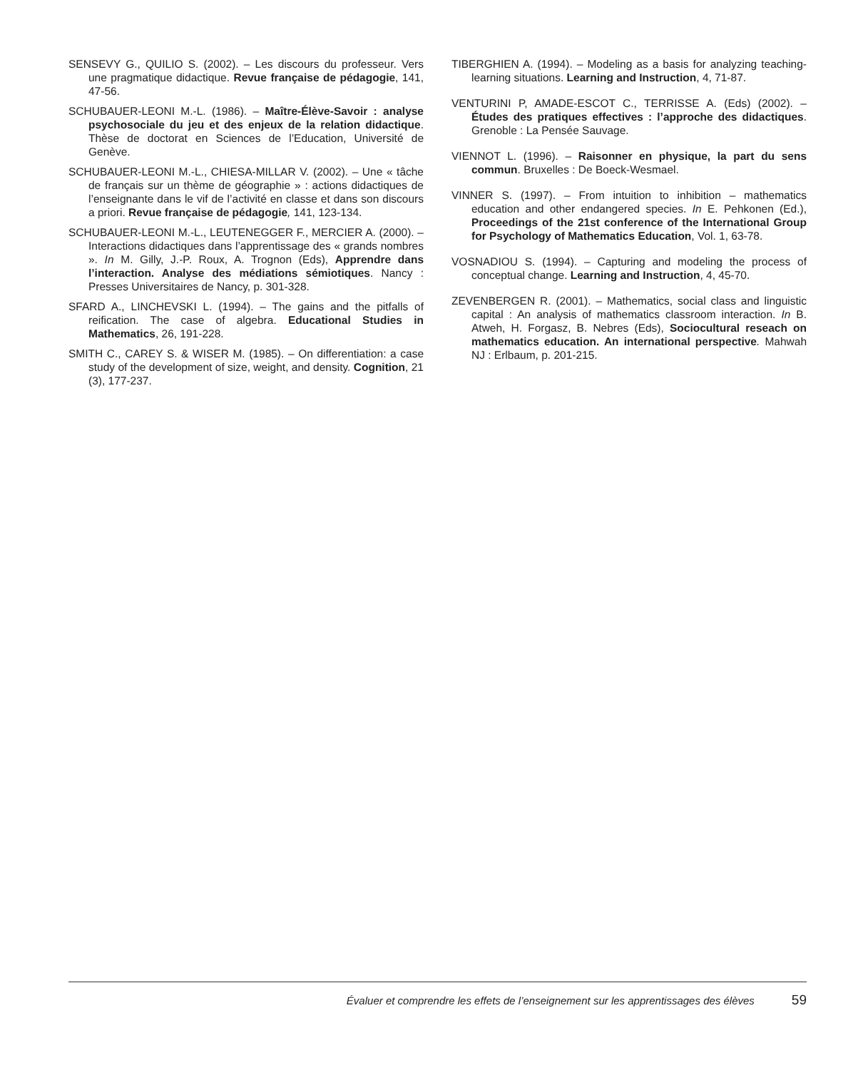SENSEVY G., QUILIO S. (2002). – Les discours du professeur. Vers une pragmatique didactique. Revue française de pédagogie, 141, 47-56.
SCHUBAUER-LEONI M.-L. (1986). – Maître-Élève-Savoir : analyse psychosociale du jeu et des enjeux de la relation didactique. Thèse de doctorat en Sciences de l’Education, Université de Genève.
SCHUBAUER-LEONI M.-L., CHIESA-MILLAR V. (2002). – Une « tâche de français sur un thème de géographie » : actions didactiques de l’enseignante dans le vif de l’activité en classe et dans son discours a priori. Revue française de pédagogie, 141, 123-134.
SCHUBAUER-LEONI M.-L., LEUTENEGGER F., MERCIER A. (2000). – Interactions didactiques dans l’apprentissage des « grands nombres ». In M. Gilly, J.-P. Roux, A. Trognon (Eds), Apprendre dans l’interaction. Analyse des médiations sémiotiques. Nancy : Presses Universitaires de Nancy, p. 301-328.
SFARD A., LINCHEVSKI L. (1994). – The gains and the pitfalls of reification. The case of algebra. Educational Studies in Mathematics, 26, 191-228.
SMITH C., CAREY S. & WISER M. (1985). – On differentiation: a case study of the development of size, weight, and density. Cognition, 21 (3), 177-237.
TIBERGHIEN A. (1994). – Modeling as a basis for analyzing teaching-learning situations. Learning and Instruction, 4, 71-87.
VENTURINI P, AMADE-ESCOT C., TERRISSE A. (Eds) (2002). – Études des pratiques effectives : l’approche des didactiques. Grenoble : La Pensée Sauvage.
VIENNOT L. (1996). – Raisonner en physique, la part du sens commun. Bruxelles : De Boeck-Wesmael.
VINNER S. (1997). – From intuition to inhibition – mathematics education and other endangered species. In E. Pehkonen (Ed.), Proceedings of the 21st conference of the International Group for Psychology of Mathematics Education, Vol. 1, 63-78.
VOSNADIOU S. (1994). – Capturing and modeling the process of conceptual change. Learning and Instruction, 4, 45-70.
ZEVENBERGEN R. (2001). – Mathematics, social class and linguistic capital : An analysis of mathematics classroom interaction. In B. Atweh, H. Forgasz, B. Nebres (Eds), Sociocultural reseach on mathematics education. An international perspective. Mahwah NJ : Erlbaum, p. 201-215.
Évaluer et comprendre les effets de l’enseignement sur les apprentissages des élèves 59